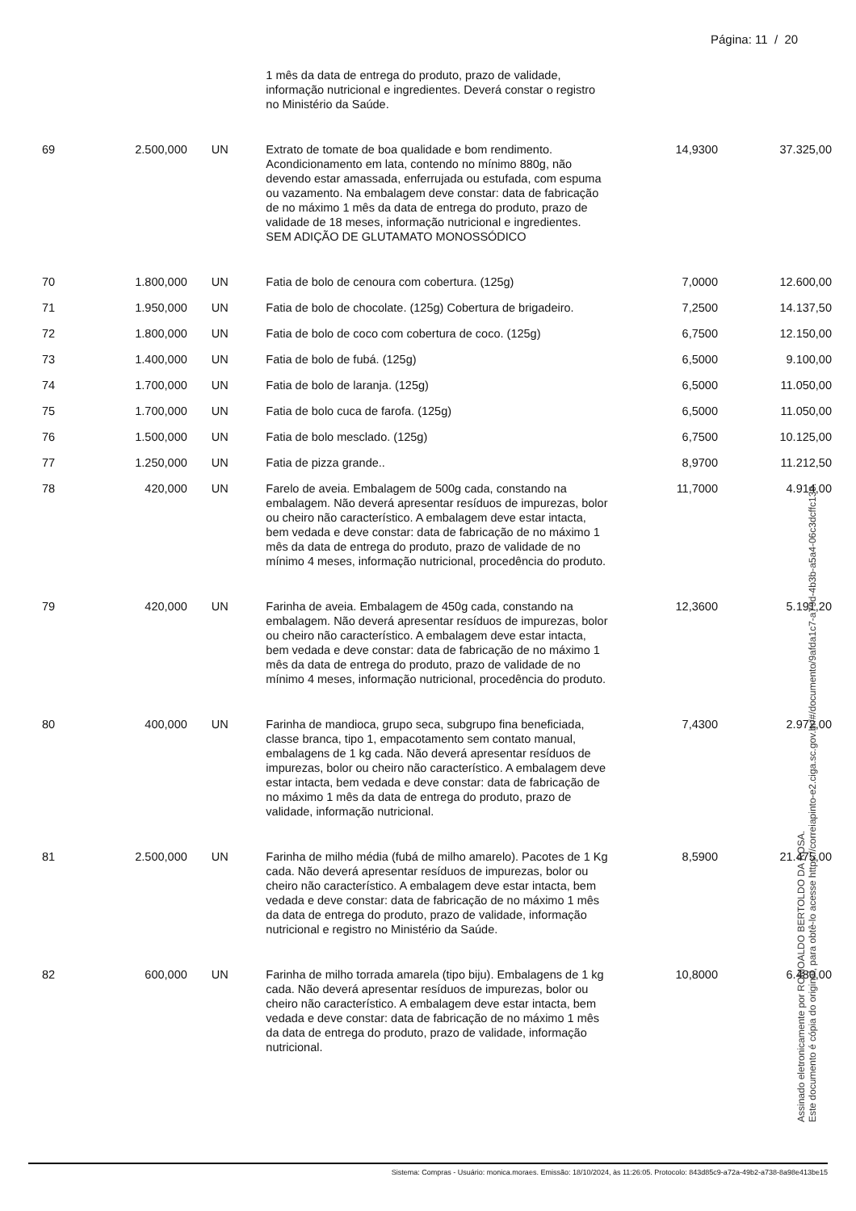Página: 11 / 20
| | | | 1 mês da data de entrega do produto, prazo de validade, informação nutricional e ingredientes. Deverá constar o registro no Ministério da Saúde. | | |
| 69 | 2.500,000 | UN | Extrato de tomate de boa qualidade e bom rendimento. Acondicionamento em lata, contendo no mínimo 880g, não devendo estar amassada, enferrujada ou estufada, com espuma ou vazamento. Na embalagem deve constar: data de fabricação de no máximo 1 mês da data de entrega do produto, prazo de validade de 18 meses, informação nutricional e ingredientes. SEM ADIÇÃO DE GLUTAMATO MONOSSÓDICO | 14,9300 | 37.325,00 |
| 70 | 1.800,000 | UN | Fatia de bolo de cenoura com cobertura. (125g) | 7,0000 | 12.600,00 |
| 71 | 1.950,000 | UN | Fatia de bolo de chocolate. (125g) Cobertura de brigadeiro. | 7,2500 | 14.137,50 |
| 72 | 1.800,000 | UN | Fatia de bolo de coco com cobertura de coco. (125g) | 6,7500 | 12.150,00 |
| 73 | 1.400,000 | UN | Fatia de bolo de fubá. (125g) | 6,5000 | 9.100,00 |
| 74 | 1.700,000 | UN | Fatia de bolo de laranja. (125g) | 6,5000 | 11.050,00 |
| 75 | 1.700,000 | UN | Fatia de bolo cuca de farofa. (125g) | 6,5000 | 11.050,00 |
| 76 | 1.500,000 | UN | Fatia de bolo mesclado. (125g) | 6,7500 | 10.125,00 |
| 77 | 1.250,000 | UN | Fatia de pizza grande.. | 8,9700 | 11.212,50 |
| 78 | 420,000 | UN | Farelo de aveia. Embalagem de 500g cada, constando na embalagem. Não deverá apresentar resíduos de impurezas, bolor ou cheiro não característico. A embalagem deve estar intacta, bem vedada e deve constar: data de fabricação de no máximo 1 mês da data de entrega do produto, prazo de validade de no mínimo 4 meses, informação nutricional, procedência do produto. | 11,7000 | 4.914,00 |
| 79 | 420,000 | UN | Farinha de aveia. Embalagem de 450g cada, constando na embalagem. Não deverá apresentar resíduos de impurezas, bolor ou cheiro não característico. A embalagem deve estar intacta, bem vedada e deve constar: data de fabricação de no máximo 1 mês da data de entrega do produto, prazo de validade de no mínimo 4 meses, informação nutricional, procedência do produto. | 12,3600 | 5.191,20 |
| 80 | 400,000 | UN | Farinha de mandioca, grupo seca, subgrupo fina beneficiada, classe branca, tipo 1, empacotamento sem contato manual, embalagens de 1 kg cada. Não deverá apresentar resíduos de impurezas, bolor ou cheiro não característico. A embalagem deve estar intacta, bem vedada e deve constar: data de fabricação de no máximo 1 mês da data de entrega do produto, prazo de validade, informação nutricional. | 7,4300 | 2.972,00 |
| 81 | 2.500,000 | UN | Farinha de milho média (fubá de milho amarelo). Pacotes de 1 Kg cada. Não deverá apresentar resíduos de impurezas, bolor ou cheiro não característico. A embalagem deve estar intacta, bem vedada e deve constar: data de fabricação de no máximo 1 mês da data de entrega do produto, prazo de validade, informação nutricional e registro no Ministério da Saúde. | 8,5900 | 21.475,00 |
| 82 | 600,000 | UN | Farinha de milho torrada amarela (tipo biju). Embalagens de 1 kg cada. Não deverá apresentar resíduos de impurezas, bolor ou cheiro não característico. A embalagem deve estar intacta, bem vedada e deve constar: data de fabricação de no máximo 1 mês da data de entrega do produto, prazo de validade, informação nutricional. | 10,8000 | 6.480,00 |
Assinado eletronicamente por ROMOALDO BERTOLDO DA ROSA.
Este documento é cópia do original, para obtê-lo acesse https://correiapinto-e2.ciga.sc.gov.br/#/documento/9afda1c7-a79d-4b3b-a5a4-06c3dcffc139.
Sistema: Compras - Usuário: monica.moraes. Emissão: 18/10/2024, às 11:26:05. Protocolo: 843d85c9-a72a-49b2-a738-8a98e413be15